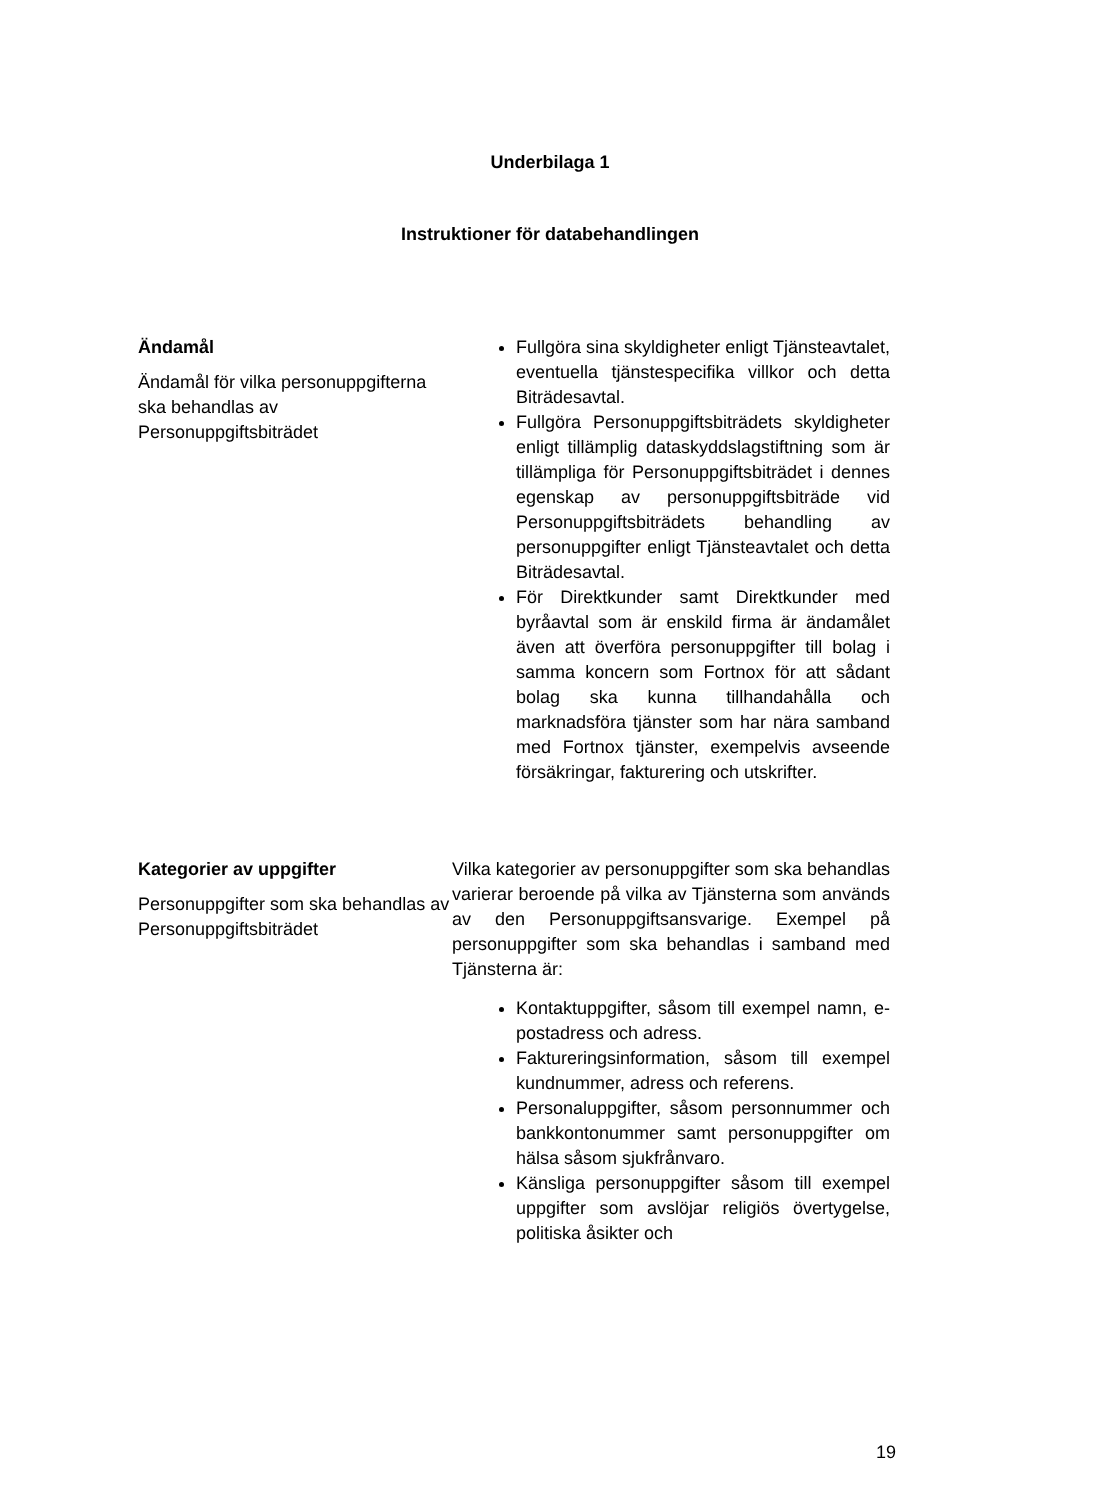Underbilaga 1
Instruktioner för databehandlingen
| Ändamål Ändamål för vilka personuppgifterna ska behandlas av Personuppgiftsbiträdet | Fullgöra sina skyldigheter enligt Tjänsteavtalet, eventuella tjänstespecifika villkor och detta Biträdesavtal. Fullgöra Personuppgiftsbiträdets skyldigheter enligt tillämplig dataskyddslagstiftning som är tillämpliga för Personuppgiftsbiträdet i dennes egenskap av personuppgiftsbiträde vid Personuppgiftsbiträdets behandling av personuppgifter enligt Tjänsteavtalet och detta Biträdesavtal. För Direktkunder samt Direktkunder med byråavtal som är enskild firma är ändamålet även att överföra personuppgifter till bolag i samma koncern som Fortnox för att sådant bolag ska kunna tillhandahålla och marknadsföra tjänster som har nära samband med Fortnox tjänster, exempelvis avseende försäkringar, fakturering och utskrifter. |
| Kategorier av uppgifter Personuppgifter som ska behandlas av Personuppgiftsbiträdet | Vilka kategorier av personuppgifter som ska behandlas varierar beroende på vilka av Tjänsterna som används av den Personuppgiftsansvarige. Exempel på personuppgifter som ska behandlas i samband med Tjänsterna är: Kontaktuppgifter, såsom till exempel namn, e-postadress och adress. Faktureringsinformation, såsom till exempel kundnummer, adress och referens. Personaluppgifter, såsom personnummer och bankkontonummer samt personuppgifter om hälsa såsom sjukfrånvaro. Känsliga personuppgifter såsom till exempel uppgifter som avslöjar religiös övertygelse, politiska åsikter och |
19